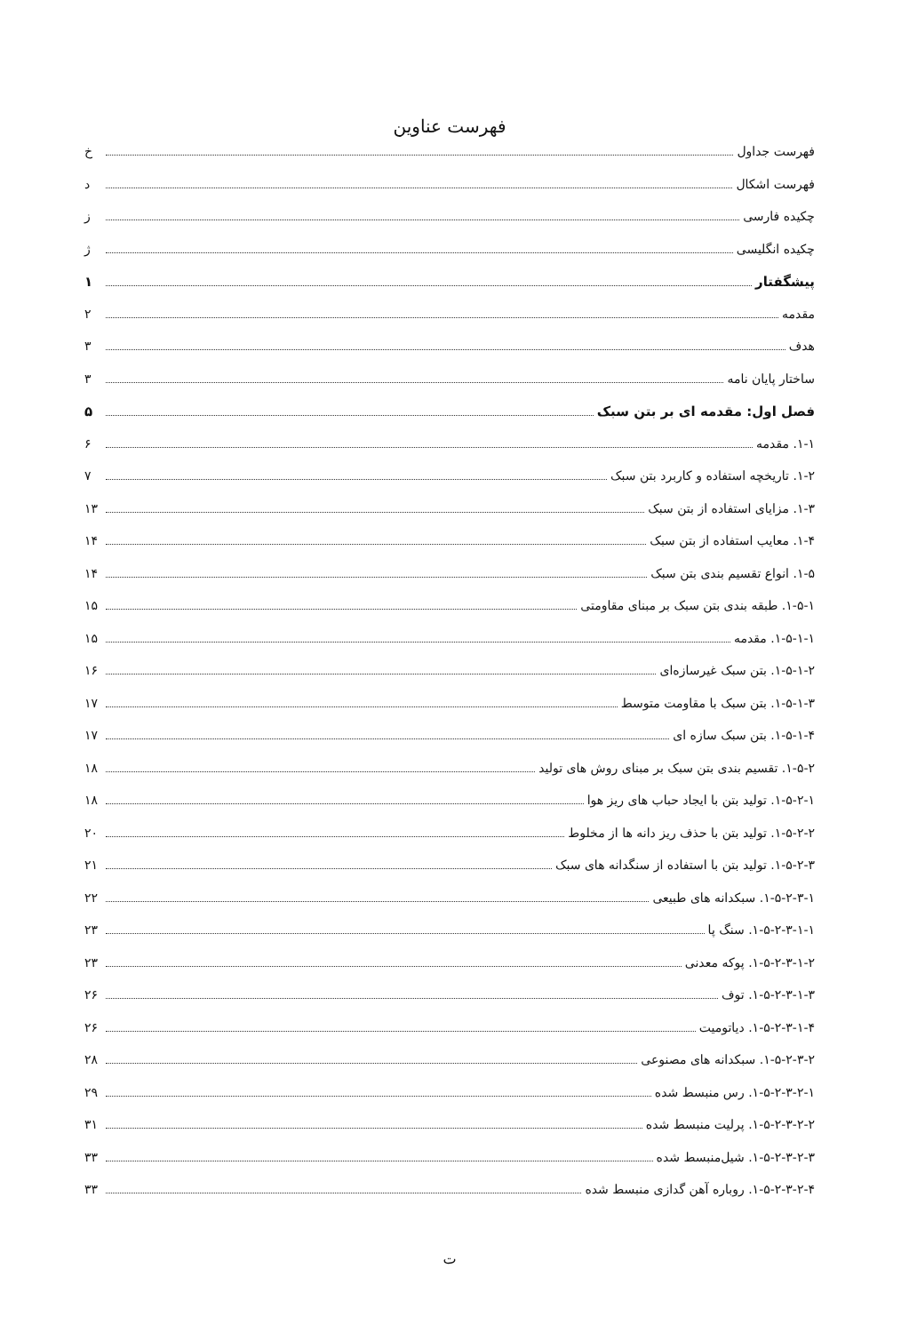فهرست عناوین
فهرست جداول خ
فهرست اشکال د
چکیده فارسی ز
چکیده انگلیسی ژ
پیشگفتار ۱
مقدمه ۲
هدف ۳
ساختار پایان نامه ۳
فصل اول: مقدمه ای بر بتن سبک ۵
۱-۱. مقدمه ۶
۱-۲. تاریخچه استفاده و کاربرد بتن سبک ۷
۱-۳. مزایای استفاده از بتن سبک ۱۳
۱-۴. معایب استفاده از بتن سبک ۱۴
۱-۵. انواع تقسیم بندی بتن سبک ۱۴
۱-۵-۱. طبقه بندی بتن سبک بر مبنای مقاومتی ۱۵
۱-۵-۱-۱. مقدمه ۱۵
۱-۵-۱-۲. بتن سبک غیرسازه‌ای ۱۶
۱-۵-۱-۳. بتن سبک با مقاومت متوسط ۱۷
۱-۵-۱-۴. بتن سبک سازه ای ۱۷
۱-۵-۲. تقسیم بندی بتن سبک بر مبنای روش های تولید ۱۸
۱-۵-۲-۱. تولید بتن با ایجاد حباب های ریز هوا ۱۸
۱-۵-۲-۲. تولید بتن با حذف ریز دانه ها از مخلوط ۲۰
۱-۵-۲-۳. تولید بتن با استفاده از سنگدانه های سبک ۲۱
۱-۵-۲-۳-۱. سبکدانه های طبیعی ۲۲
۱-۵-۲-۳-۱-۱. سنگ پا ۲۳
۱-۵-۲-۳-۱-۲. پوکه معدنی ۲۳
۱-۵-۲-۳-۱-۳. توف ۲۶
۱-۵-۲-۳-۱-۴. دیاتومیت ۲۶
۱-۵-۲-۳-۲. سبکدانه های مصنوعی ۲۸
۱-۵-۲-۳-۲-۱. رس منبسط شده ۲۹
۱-۵-۲-۳-۲-۲. پرلیت منبسط شده ۳۱
۱-۵-۲-۳-۲-۳. شیل‌منبسط شده ۳۳
۱-۵-۲-۳-۲-۴. روباره آهن گدازی منبسط شده ۳۳
ت